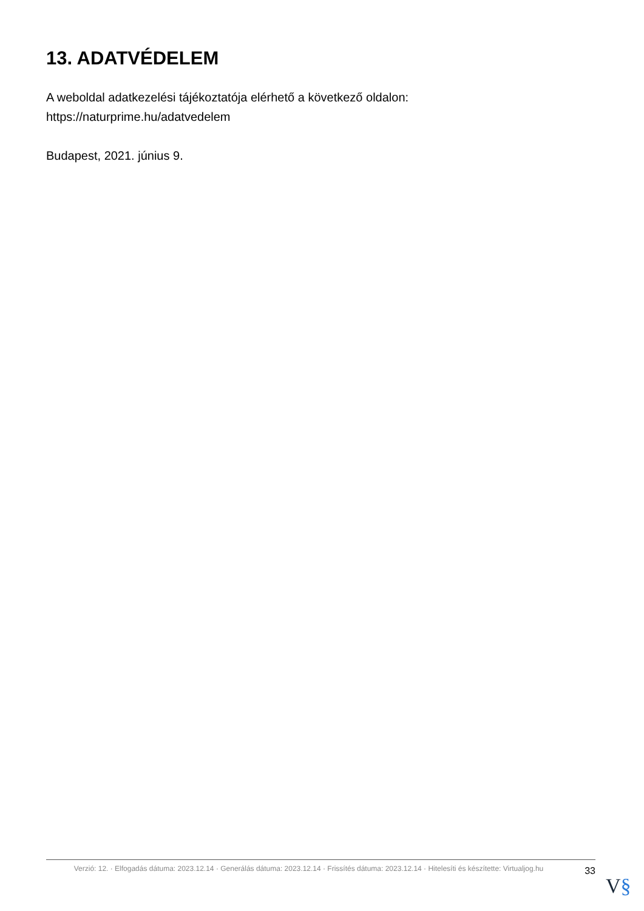13. ADATVÉDELEM
A weboldal adatkezelési tájékoztatója elérhető a következő oldalon: https://naturprime.hu/adatvedelem
Budapest, 2021. június 9.
Verzió: 12. · Elfogadás dátuma: 2023.12.14 · Generálás dátuma: 2023.12.14 · Frissítés dátuma: 2023.12.14 · Hitelesíti és készítette: Virtualjog.hu
33
V§